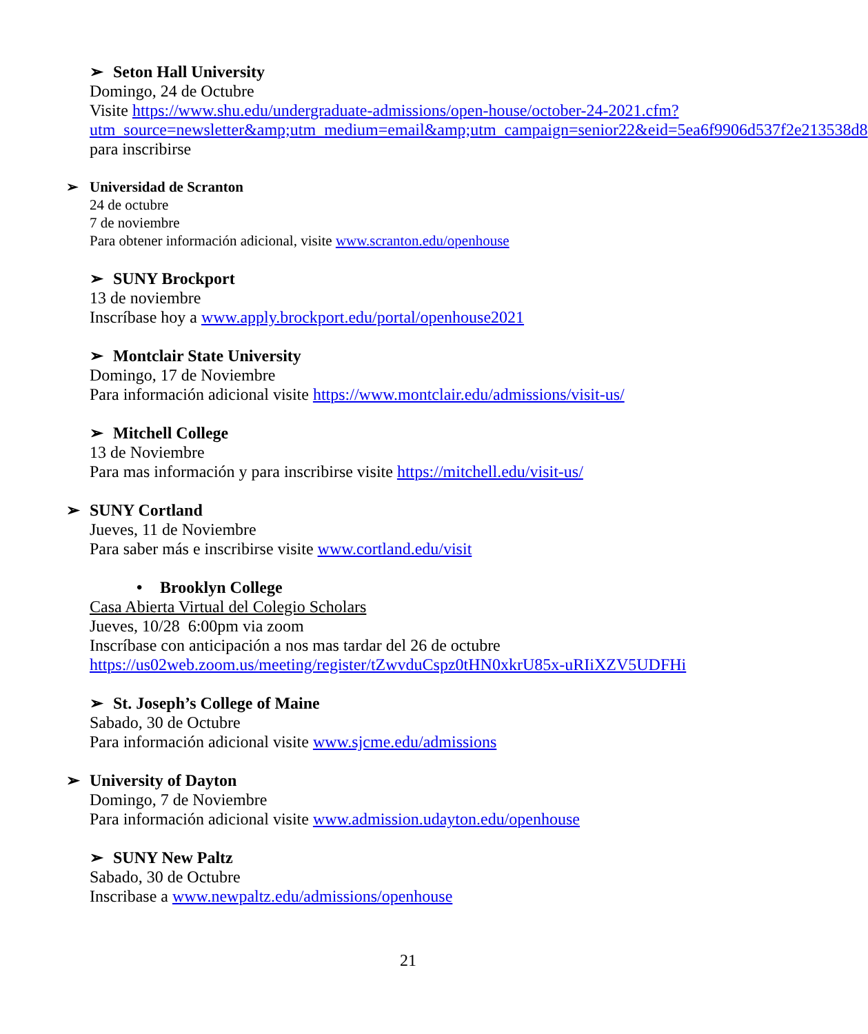➢ Seton Hall University
Domingo, 24 de Octubre
Visite https://www.shu.edu/undergraduate-admissions/open-house/october-24-2021.cfm?utm_source=newsletter&amp;utm_medium=email&amp;utm_campaign=senior22&eid=5ea6f9906d537f2e213538d8 para inscribirse
➢ Universidad de Scranton
24 de octubre
7 de noviembre
Para obtener información adicional, visite www.scranton.edu/openhouse
➢ SUNY Brockport
13 de noviembre
Inscríbase hoy a www.apply.brockport.edu/portal/openhouse2021
➢ Montclair State University
Domingo, 17 de Noviembre
Para información adicional visite https://www.montclair.edu/admissions/visit-us/
➢ Mitchell College
13 de Noviembre
Para mas información y para inscribirse visite https://mitchell.edu/visit-us/
➢ SUNY Cortland
Jueves, 11 de Noviembre
Para saber más e inscribirse visite www.cortland.edu/visit
• Brooklyn College
Casa Abierta Virtual del Colegio Scholars
Jueves, 10/28 6:00pm via zoom
Inscríbase con anticipación a nos mas tardar del 26 de octubre
https://us02web.zoom.us/meeting/register/tZwvduCspz0tHN0xkrU85x-uRIiXZV5UDFHi
➢ St. Joseph’s College of Maine
Sabado, 30 de Octubre
Para información adicional visite www.sjcme.edu/admissions
➢ University of Dayton
Domingo, 7 de Noviembre
Para información adicional visite www.admission.udayton.edu/openhouse
➢ SUNY New Paltz
Sabado, 30 de Octubre
Inscribase a www.newpaltz.edu/admissions/openhouse
21